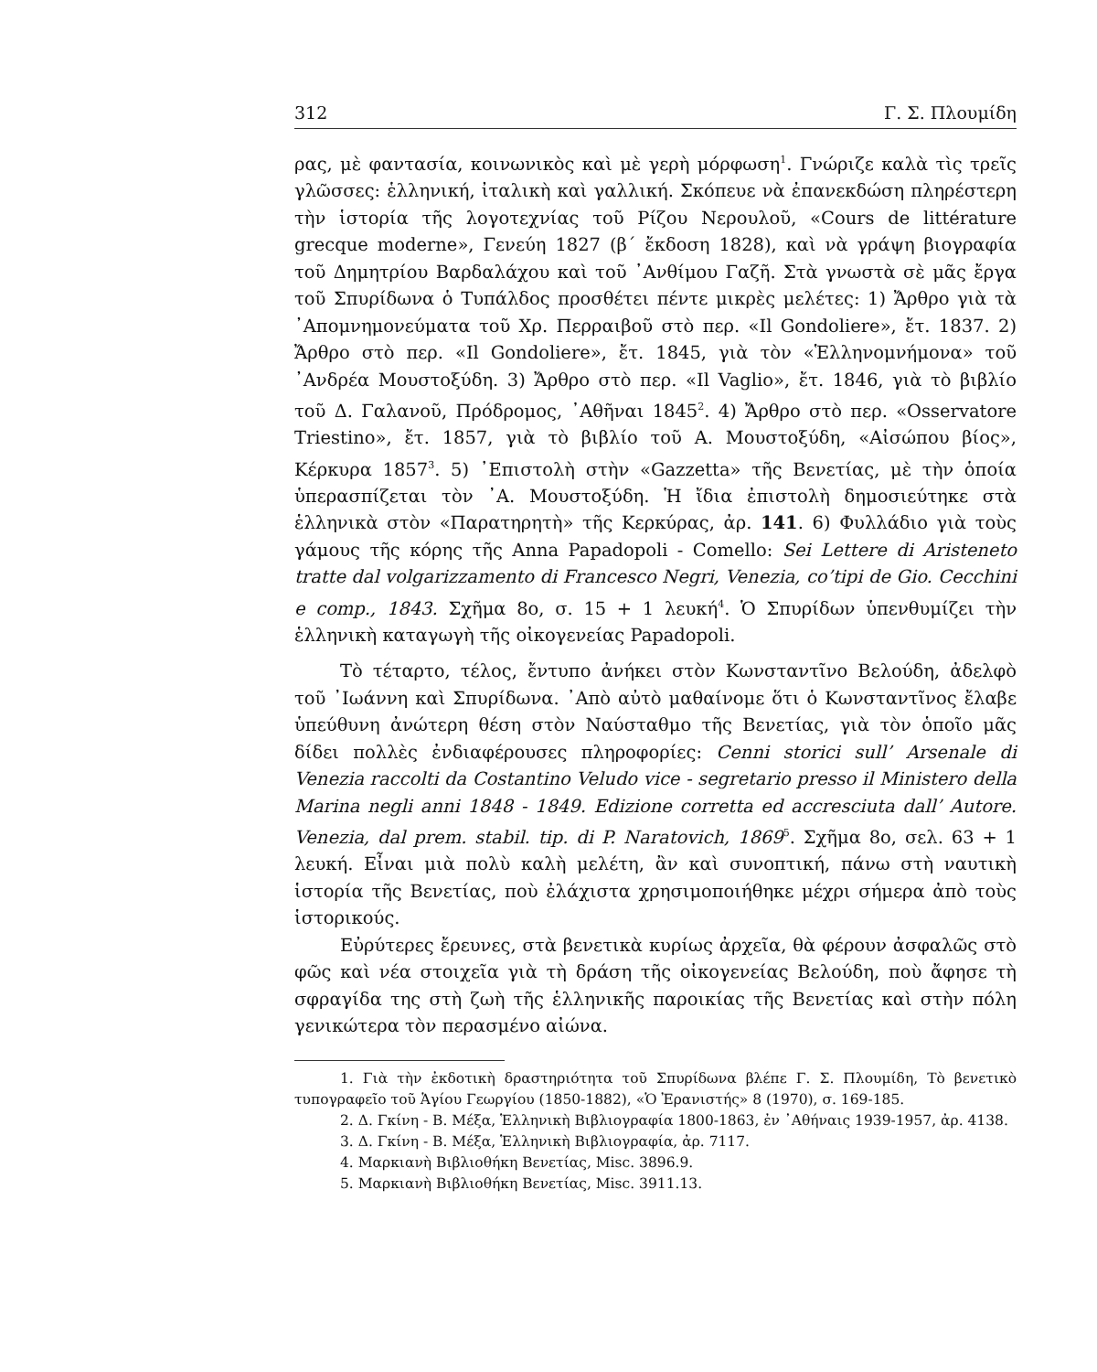312 Γ. Σ. Πλουμίδη
ρας, μὲ φαντασία, κοινωνικὸς καὶ μὲ γερὴ μόρφωση<sup>1</sup>. Γνώριζε καλὰ τὶς τρεῖς γλῶσσες: ἑλληνική, ἰταλικὴ καὶ γαλλική. Σκόπευε νὰ ἐπανεκδώση πληρέστερη τὴν ἱστορία τῆς λογοτεχνίας τοῦ Ρίζου Νερουλοῦ, «Cours de littérature grecque moderne», Γενεύη 1827 (β΄ ἔκδοση 1828), καὶ νὰ γράψη βιογραφία τοῦ Δημητρίου Βαρδαλάχου καὶ τοῦ ᾿Ανθίμου Γαζῆ. Στὰ γνωστὰ σὲ μᾶς ἔργα τοῦ Σπυρίδωνα ὁ Τυπάλδος προσθέτει πέντε μικρὲς μελέτες: 1) Ἄρθρο γιὰ τὰ ᾿Απομνημονεύματα τοῦ Χρ. Περραιβοῦ στὸ περ. «Il Gondoliere», ἔτ. 1837. 2) Ἄρθρο στὸ περ. «Il Gondoliere», ἔτ. 1845, γιὰ τὸν «Ἑλληνομνήμονα» τοῦ ᾿Ανδρέα Μουστοξύδη. 3) Ἄρθρο στὸ περ. «Il Vaglio», ἔτ. 1846, γιὰ τὸ βιβλίο τοῦ Δ. Γαλανοῦ, Πρόδρομος, ᾿Αθῆναι 1845<sup>2</sup>. 4) Ἄρθρο στὸ περ. «Osservatore Triestino», ἔτ. 1857, γιὰ τὸ βιβλίο τοῦ Α. Μουστοξύδη, «Αἰσώπου βίος», Κέρκυρα 1857<sup>3</sup>. 5) ᾿Επιστολὴ στὴν «Gazzetta» τῆς Βενετίας, μὲ τὴν ὁποία ὑπερασπίζεται τὸν ᾿Α. Μουστοξύδη. Ἡ ἴδια ἐπιστολὴ δημοσιεύτηκε στὰ ἑλληνικὰ στὸν «Παρατηρητὴ» τῆς Κερκύρας, ἀρ. 141. 6) Φυλλάδιο γιὰ τοὺς γάμους τῆς κόρης τῆς Anna Papadopoli - Comello: Sei Lettere di Aristeneto tratte dal volgarizzamento di Francesco Negri, Venezia, co’tipi de Gio. Cecchini e comp., 1843. Σχῆμα 8ο, σ. 15 + 1 λευκή<sup>4</sup>. Ὁ Σπυρίδων ὑπενθυμίζει τὴν ἑλληνικὴ καταγωγὴ τῆς οἰκογενείας Papadopoli.
Τὸ τέταρτο, τέλος, ἔντυπο ἀνήκει στὸν Κωνσταντῖνο Βελούδη, ἀδελφὸ τοῦ ᾿Ιωάννη καὶ Σπυρίδωνα. ᾿Απὸ αὐτὸ μαθαίνομε ὅτι ὁ Κωνσταντῖνος ἔλαβε ὑπεύθυνη ἀνώτερη θέση στὸν Ναύσταθμο τῆς Βενετίας, γιὰ τὸν ὁποῖο μᾶς δίδει πολλὲς ἐνδιαφέρουσες πληροφορίες: Cenni storici sull’ Arsenale di Venezia raccolti da Costantino Veludo vice - segretario presso il Ministero della Marina negli anni 1848 - 1849. Edizione corretta ed accresciuta dall’ Autore. Venezia, dal prem. stabil. tip. di P. Naratovich, 1869<sup>5</sup>. Σχῆμα 8ο, σελ. 63 + 1 λευκή. Εἶναι μιὰ πολὺ καλὴ μελέτη, ἂν καὶ συνοπτική, πάνω στὴ ναυτικὴ ἱστορία τῆς Βενετίας, ποὺ ἐλάχιστα χρησιμοποιήθηκε μέχρι σήμερα ἀπὸ τοὺς ἱστορικούς.
Εὐρύτερες ἔρευνες, στὰ βενετικὰ κυρίως ἀρχεῖα, θὰ φέρουν ἀσφαλῶς στὸ φῶς καὶ νέα στοιχεῖα γιὰ τὴ δράση τῆς οἰκογενείας Βελούδη, ποὺ ἄφησε τὴ σφραγίδα της στὴ ζωὴ τῆς ἑλληνικῆς παροικίας τῆς Βενετίας καὶ στὴν πόλη γενικώτερα τὸν περασμένο αἰώνα.
1. Γιὰ τὴν ἐκδοτικὴ δραστηριότητα τοῦ Σπυρίδωνα βλέπε Γ. Σ. Πλουμίδη, Τὸ βενετικὸ τυπογραφεῖο τοῦ Ἁγίου Γεωργίου (1850-1882), «Ὁ Ἐρανιστής» 8 (1970), σ. 169-185.
2. Δ. Γκίνη - Β. Μέξα, Ἑλληνικὴ Βιβλιογραφία 1800-1863, ἐν ᾿Αθήναις 1939-1957, ἀρ. 4138.
3. Δ. Γκίνη - Β. Μέξα, Ἑλληνικὴ Βιβλιογραφία, ἀρ. 7117.
4. Μαρκιανὴ Βιβλιοθήκη Βενετίας, Misc. 3896.9.
5. Μαρκιανὴ Βιβλιοθήκη Βενετίας, Misc. 3911.13.